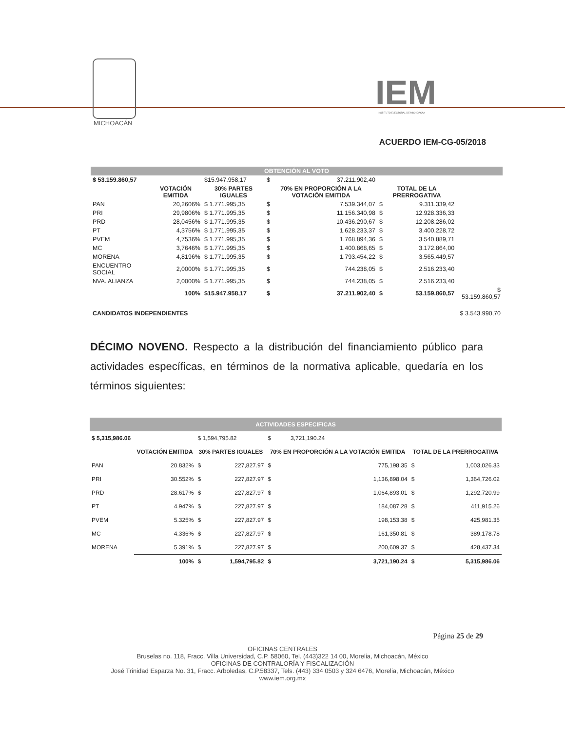MICHOACÁN
IEM
INSTITUTO ELECTORAL DE MICHOACÁN
ACUERDO IEM-CG-05/2018
| OBTENCIÓN AL VOTO | | | | | | | |
| $ 53.159.860,57 | | $15.947.958,17 | $ | 37.211.902,40 | | | |
| | VOTACIÓN EMITIDA | 30% PARTES IGUALES | 70% EN PROPORCIÓN A LA VOTACIÓN EMITIDA | | TOTAL DE LA PRERROGATIVA | | |
| PAN | 20,2606% | $ 1.771.995,35 | $ | 7.539.344,07 | $ | 9.311.339,42 | |
| PRI | 29,9806% | $ 1.771.995,35 | $ | 11.156.340,98 | $ | 12.928.336,33 | |
| PRD | 28,0456% | $ 1.771.995,35 | $ | 10.436.290,67 | $ | 12.208.286,02 | |
| PT | 4,3756% | $ 1.771.995,35 | $ | 1.628.233,37 | $ | 3.400.228,72 | |
| PVEM | 4,7536% | $ 1.771.995,35 | $ | 1.768.894,36 | $ | 3.540.889,71 | |
| MC | 3,7646% | $ 1.771.995,35 | $ | 1.400.868,65 | $ | 3.172.864,00 | |
| MORENA | 4,8196% | $ 1.771.995,35 | $ | 1.793.454,22 | $ | 3.565.449,57 | |
| ENCUENTRO SOCIAL | 2,0000% | $ 1.771.995,35 | $ | 744.238,05 | $ | 2.516.233,40 | |
| NVA. ALIANZA | 2,0000% | $ 1.771.995,35 | $ | 744.238,05 | $ | 2.516.233,40 | |
| | 100% | $15.947.958,17 | $ | 37.211.902,40 | $ | 53.159.860,57 | $ 53.159.860,57 |
| CANDIDATOS INDEPENDIENTES | | | | | | | $ 3.543.990,70 |
DÉCIMO NOVENO. Respecto a la distribución del financiamiento público para actividades específicas, en términos de la normativa aplicable, quedaría en los términos siguientes:
| ACTIVIDADES ESPECIFICAS | | | | | | | |
| $ 5,315,986.06 | | $ 1,594,795.82 | | $ | 3,721,190.24 | | |
| | VOTACIÓN EMITIDA | 30% PARTES IGUALES | | 70% EN PROPORCIÓN A LA VOTACIÓN EMITIDA | | TOTAL DE LA PRERROGATIVA | |
| PAN | 20.832% | $ | 227,827.97 | $ | 775,198.35 | $ | 1,003,026.33 |
| PRI | 30.552% | $ | 227,827.97 | $ | 1,136,898.04 | $ | 1,364,726.02 |
| PRD | 28.617% | $ | 227,827.97 | $ | 1,064,893.01 | $ | 1,292,720.99 |
| PT | 4.947% | $ | 227,827.97 | $ | 184,087.28 | $ | 411,915.26 |
| PVEM | 5.325% | $ | 227,827.97 | $ | 198,153.38 | $ | 425,981.35 |
| MC | 4.336% | $ | 227,827.97 | $ | 161,350.81 | $ | 389,178.78 |
| MORENA | 5.391% | $ | 227,827.97 | $ | 200,609.37 | $ | 428,437.34 |
| | 100% | $ | 1,594,795.82 | $ | 3,721,190.24 | $ | 5,315,986.06 |
Página 25 de 29
OFICINAS CENTRALES
Bruselas no. 118, Fracc. Villa Universidad, C.P. 58060, Tel. (443)322 14 00, Morelia, Michoacán, México
OFICINAS DE CONTRALORÍA Y FISCALIZACIÓN
José Trinidad Esparza No. 31, Fracc. Arboledas, C.P.58337, Tels. (443) 334 0503 y 324 6476, Morelia, Michoacán, México
www.iem.org.mx